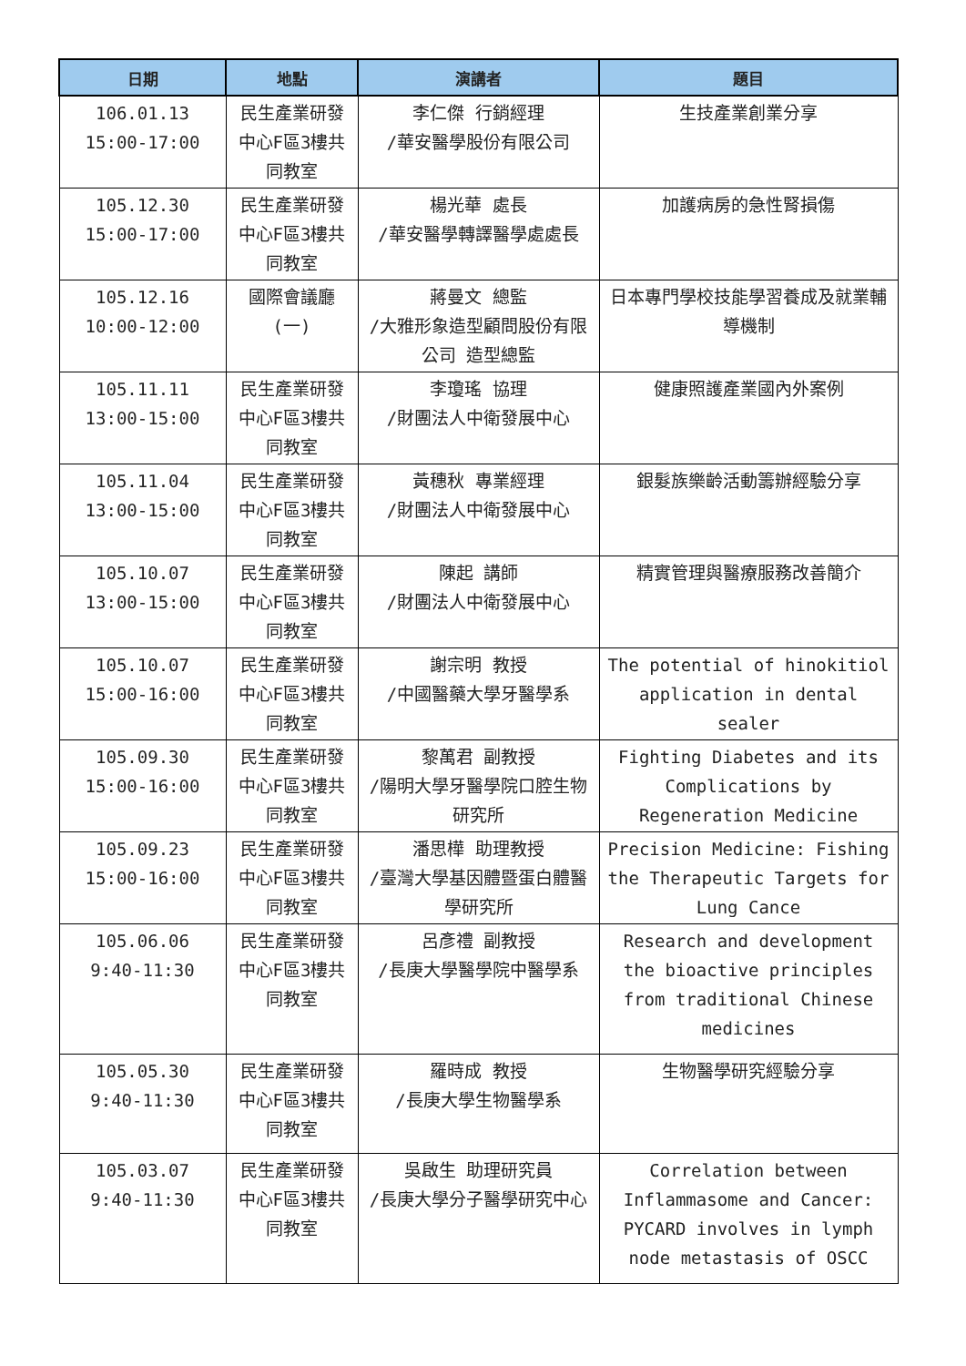| 日期 | 地點 | 演講者 | 題目 |
| --- | --- | --- | --- |
| 106.01.13 15:00-17:00 | 民生產業研發中心F區3樓共同教室 | 李仁傑 行銷經理 /華安醫學股份有限公司 | 生技產業創業分享 |
| 105.12.30 15:00-17:00 | 民生產業研發中心F區3樓共同教室 | 楊光華 處長 /華安醫學轉譯醫學處處長 | 加護病房的急性腎損傷 |
| 105.12.16 10:00-12:00 | 國際會議廳 (一) | 蔣曼文 總監 /大雅形象造型顧問股份有限公司 造型總監 | 日本專門學校技能學習養成及就業輔導機制 |
| 105.11.11 13:00-15:00 | 民生產業研發中心F區3樓共同教室 | 李瓊瑤 協理 /財團法人中衛發展中心 | 健康照護產業國內外案例 |
| 105.11.04 13:00-15:00 | 民生產業研發中心F區3樓共同教室 | 黃穗秋 專業經理 /財團法人中衛發展中心 | 銀髮族樂齡活動籌辦經驗分享 |
| 105.10.07 13:00-15:00 | 民生產業研發中心F區3樓共同教室 | 陳起 講師 /財團法人中衛發展中心 | 精實管理與醫療服務改善簡介 |
| 105.10.07 15:00-16:00 | 民生產業研發中心F區3樓共同教室 | 謝宗明 教授 /中國醫藥大學牙醫學系 | The potential of hinokitiol application in dental sealer |
| 105.09.30 15:00-16:00 | 民生產業研發中心F區3樓共同教室 | 黎萬君 副教授 /陽明大學牙醫學院口腔生物研究所 | Fighting Diabetes and its Complications by Regeneration Medicine |
| 105.09.23 15:00-16:00 | 民生產業研發中心F區3樓共同教室 | 潘思樺 助理教授 /臺灣大學基因體暨蛋白體醫學研究所 | Precision Medicine: Fishing the Therapeutic Targets for Lung Cance |
| 105.06.06 9:40-11:30 | 民生產業研發中心F區3樓共同教室 | 呂彥禮 副教授 /長庚大學醫學院中醫學系 | Research and development the bioactive principles from traditional Chinese medicines |
| 105.05.30 9:40-11:30 | 民生產業研發中心F區3樓共同教室 | 羅時成 教授 /長庚大學生物醫學系 | 生物醫學研究經驗分享 |
| 105.03.07 9:40-11:30 | 民生產業研發中心F區3樓共同教室 | 吳啟生 助理研究員 /長庚大學分子醫學研究中心 | Correlation between Inflammasome and Cancer: PYCARD involves in lymph node metastasis of OSCC |